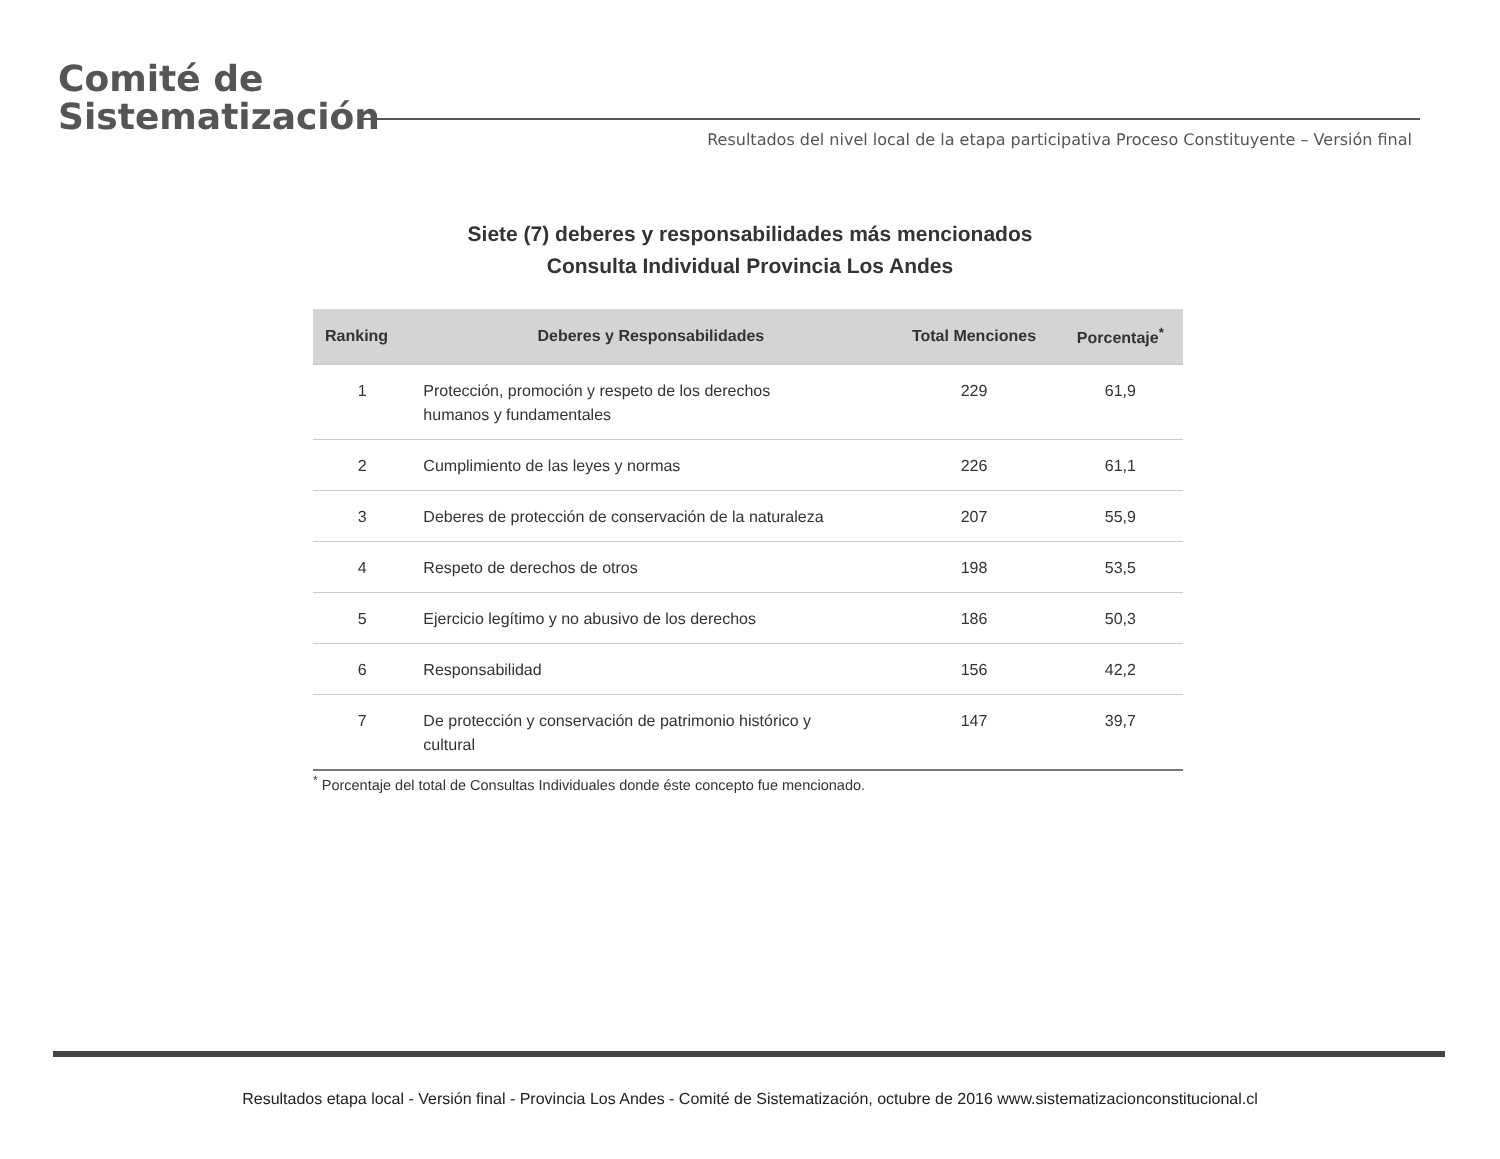Comité de
Sistematización
Resultados del nivel local de la etapa participativa Proceso Constituyente – Versión final
Siete (7) deberes y responsabilidades más mencionados
Consulta Individual Provincia Los Andes
| Ranking | Deberes y Responsabilidades | Total Menciones | Porcentaje<sup>*</sup> |
| --- | --- | --- | --- |
| 1 | Protección, promoción y respeto de los derechos humanos y fundamentales | 229 | 61,9 |
| 2 | Cumplimiento de las leyes y normas | 226 | 61,1 |
| 3 | Deberes de protección de conservación de la naturaleza | 207 | 55,9 |
| 4 | Respeto de derechos de otros | 198 | 53,5 |
| 5 | Ejercicio legítimo y no abusivo de los derechos | 186 | 50,3 |
| 6 | Responsabilidad | 156 | 42,2 |
| 7 | De protección y conservación de patrimonio histórico y cultural | 147 | 39,7 |
<sup>*</sup> Porcentaje del total de Consultas Individuales donde éste concepto fue mencionado.
Resultados etapa local - Versión final - Provincia Los Andes - Comité de Sistematización, octubre de 2016 www.sistematizacionconstitucional.cl